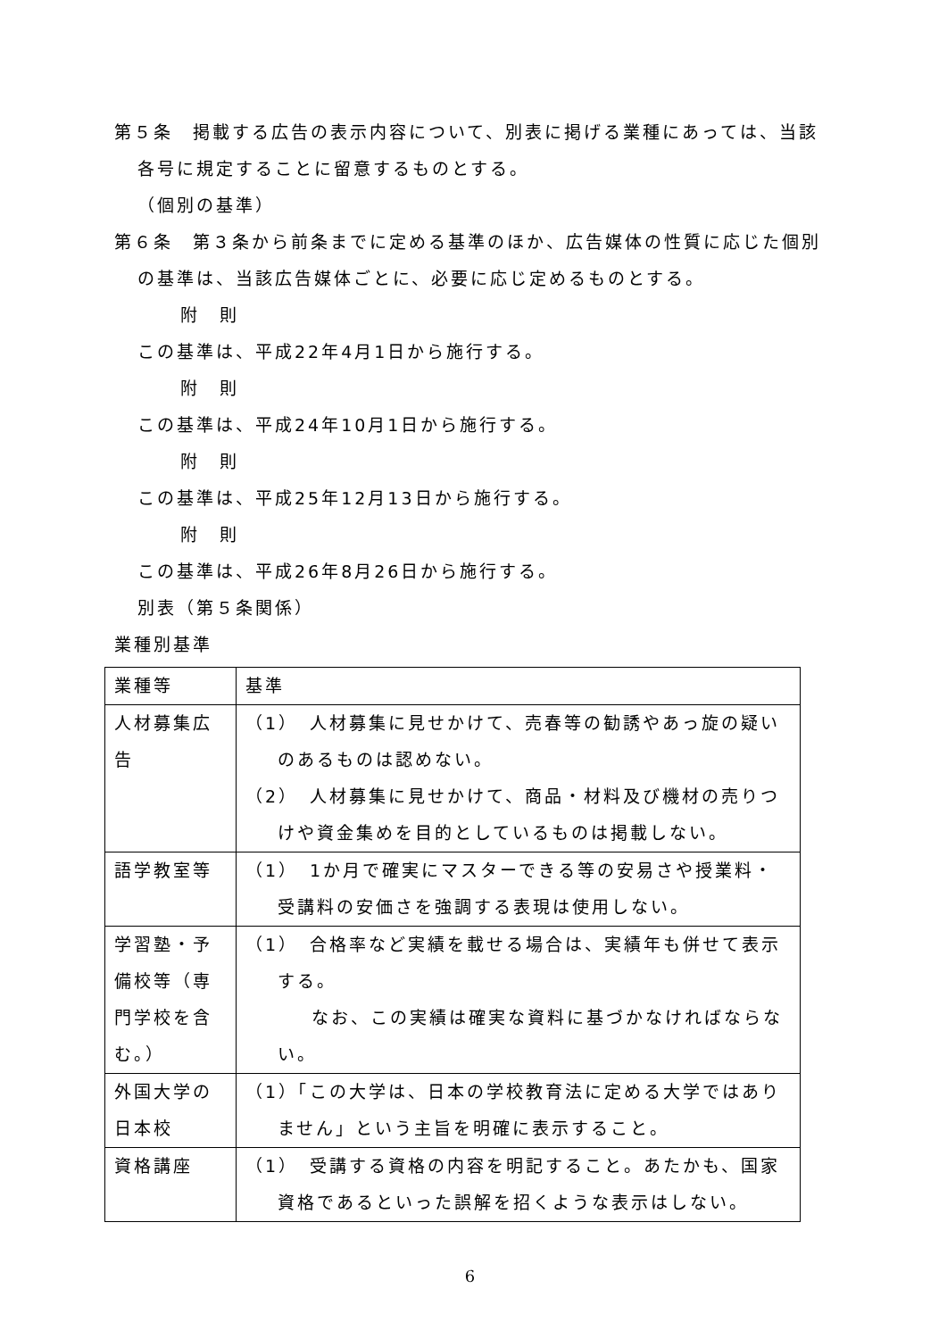第５条　掲載する広告の表示内容について、別表に掲げる業種にあっては、当該各号に規定することに留意するものとする。
（個別の基準）
第６条　第３条から前条までに定める基準のほか、広告媒体の性質に応じた個別の基準は、当該広告媒体ごとに、必要に応じ定めるものとする。
附　則
この基準は、平成22年4月1日から施行する。
附　則
この基準は、平成24年10月1日から施行する。
附　則
この基準は、平成25年12月13日から施行する。
附　則
この基準は、平成26年8月26日から施行する。
別表（第５条関係）
業種別基準
| 業種等 | 基準 |
| 人材募集広告 | （1） 人材募集に見せかけて、売春等の勧誘やあっ旋の疑いのあるものは認めない。 （2） 人材募集に見せかけて、商品・材料及び機材の売りつけや資金集めを目的としているものは掲載しない。 |
| 語学教室等 | （1） 1か月で確実にマスターできる等の安易さや授業料・受講料の安価さを強調する表現は使用しない。 |
| 学習塾・予備校等（専門学校を含む。） | （1） 合格率など実績を載せる場合は、実績年も併せて表示する。 なお、この実績は確実な資料に基づかなければならない。 |
| 外国大学の日本校 | （1）「この大学は、日本の学校教育法に定める大学ではありません」という主旨を明確に表示すること。 |
| 資格講座 | （1） 受講する資格の内容を明記すること。あたかも、国家資格であるといった誤解を招くような表示はしない。 |
6